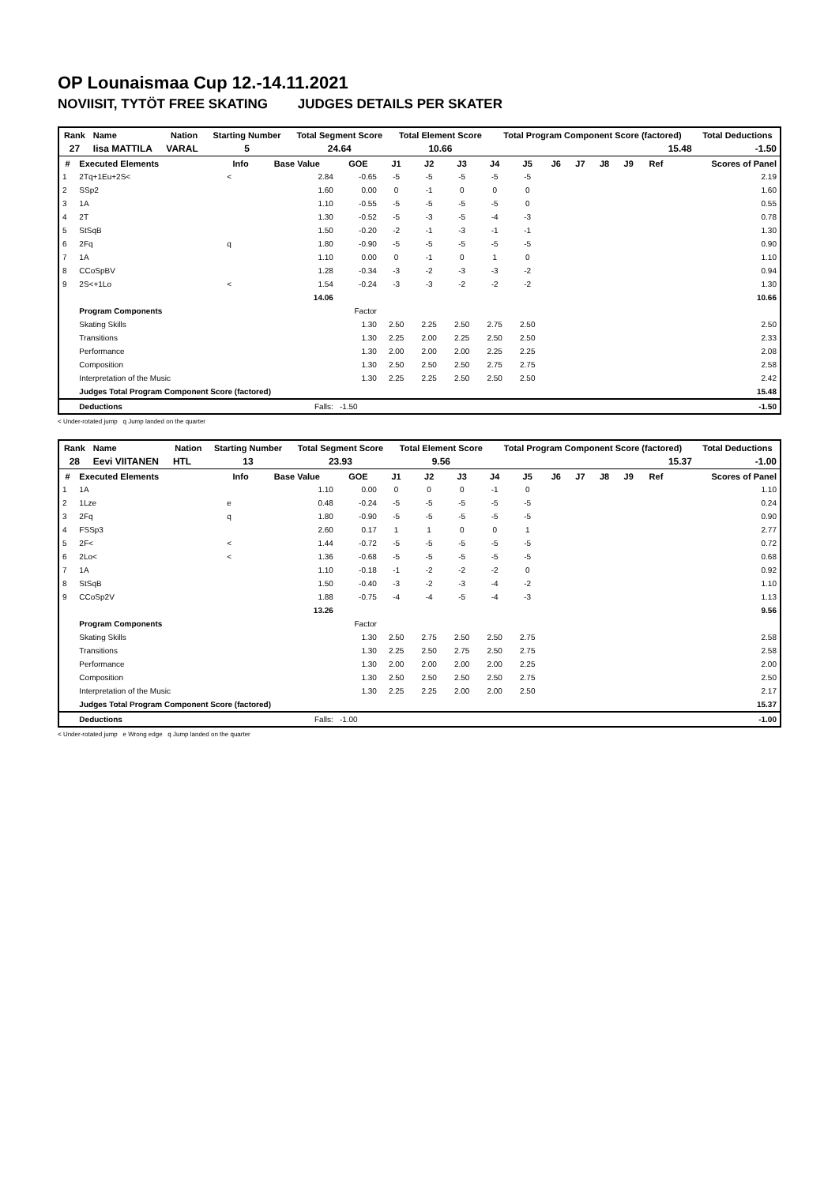OP Lounaismaa Cup 12.-14.11.2021
NOVIISIT, TYTÖT FREE SKATING JUDGES DETAILS PER SKATER
| Rank | Name | Nation | Starting Number | Total Segment Score | Total Element Score | Total Program Component Score (factored) | Total Deductions |
| --- | --- | --- | --- | --- | --- | --- | --- |
| 27 | Iisa MATTILA | VARAL | 5 | 24.64 | 10.66 | 15.48 | -1.50 |
| # | Executed Elements | Info | Base Value | GOE | J1 | J2 | J3 | J4 | J5 | J6 | J7 | J8 | J9 | Ref | Scores of Panel |
| --- | --- | --- | --- | --- | --- | --- | --- | --- | --- | --- | --- | --- | --- | --- | --- |
| 1 | 2Tq+1Eu+2S< | < | 2.84 | -0.65 | -5 | -5 | -5 | -5 | -5 | | | | | | 2.19 |
| 2 | SSp2 | | 1.60 | 0.00 | 0 | -1 | 0 | 0 | 0 | | | | | | 1.60 |
| 3 | 1A | | 1.10 | -0.55 | -5 | -5 | -5 | -5 | 0 | | | | | | 0.55 |
| 4 | 2T | | 1.30 | -0.52 | -5 | -3 | -5 | -4 | -3 | | | | | | 0.78 |
| 5 | StSqB | | 1.50 | -0.20 | -2 | -1 | -3 | -1 | -1 | | | | | | 1.30 |
| 6 | 2Fq | q | 1.80 | -0.90 | -5 | -5 | -5 | -5 | -5 | | | | | | 0.90 |
| 7 | 1A | | 1.10 | 0.00 | 0 | -1 | 0 | 1 | 0 | | | | | | 1.10 |
| 8 | CCoSpBV | | 1.28 | -0.34 | -3 | -2 | -3 | -3 | -2 | | | | | | 0.94 |
| 9 | 2S<+1Lo | < | 1.54 | -0.24 | -3 | -3 | -2 | -2 | -2 | | | | | | 1.30 |
| | | | 14.06 | | | | | | | | | | | | 10.66 |
| | Program Components | | | Factor | | | | | | | | | | | |
| | Skating Skills | | | 1.30 | 2.50 | 2.25 | 2.50 | 2.75 | 2.50 | | | | | | 2.50 |
| | Transitions | | | 1.30 | 2.25 | 2.00 | 2.25 | 2.50 | 2.50 | | | | | | 2.33 |
| | Performance | | | 1.30 | 2.00 | 2.00 | 2.00 | 2.25 | 2.25 | | | | | | 2.08 |
| | Composition | | | 1.30 | 2.50 | 2.50 | 2.50 | 2.75 | 2.75 | | | | | | 2.58 |
| | Interpretation of the Music | | | 1.30 | 2.25 | 2.25 | 2.50 | 2.50 | 2.50 | | | | | | 2.42 |
| | Judges Total Program Component Score (factored) | | | | | | | | | | | | | | 15.48 |
| | Deductions | | Falls: | -1.50 | | | | | | | | | | | -1.50 |
< Under-rotated jump q Jump landed on the quarter
| Rank | Name | Nation | Starting Number | Total Segment Score | Total Element Score | Total Program Component Score (factored) | Total Deductions |
| --- | --- | --- | --- | --- | --- | --- | --- |
| 28 | Eevi VIITANEN | HTL | 13 | 23.93 | 9.56 | 15.37 | -1.00 |
| # | Executed Elements | Info | Base Value | GOE | J1 | J2 | J3 | J4 | J5 | J6 | J7 | J8 | J9 | Ref | Scores of Panel |
| --- | --- | --- | --- | --- | --- | --- | --- | --- | --- | --- | --- | --- | --- | --- | --- |
| 1 | 1A | | 1.10 | 0.00 | 0 | 0 | 0 | -1 | 0 | | | | | | 1.10 |
| 2 | 1Lze | e | 0.48 | -0.24 | -5 | -5 | -5 | -5 | -5 | | | | | | 0.24 |
| 3 | 2Fq | q | 1.80 | -0.90 | -5 | -5 | -5 | -5 | -5 | | | | | | 0.90 |
| 4 | FSSp3 | | 2.60 | 0.17 | 1 | 1 | 0 | 0 | 1 | | | | | | 2.77 |
| 5 | 2F< | < | 1.44 | -0.72 | -5 | -5 | -5 | -5 | -5 | | | | | | 0.72 |
| 6 | 2Lo< | < | 1.36 | -0.68 | -5 | -5 | -5 | -5 | -5 | | | | | | 0.68 |
| 7 | 1A | | 1.10 | -0.18 | -1 | -2 | -2 | -2 | 0 | | | | | | 0.92 |
| 8 | StSqB | | 1.50 | -0.40 | -3 | -2 | -3 | -4 | -2 | | | | | | 1.10 |
| 9 | CCoSp2V | | 1.88 | -0.75 | -4 | -4 | -5 | -4 | -3 | | | | | | 1.13 |
| | | | 13.26 | | | | | | | | | | | | 9.56 |
| | Program Components | | | Factor | | | | | | | | | | | |
| | Skating Skills | | | 1.30 | 2.50 | 2.75 | 2.50 | 2.50 | 2.75 | | | | | | 2.58 |
| | Transitions | | | 1.30 | 2.25 | 2.50 | 2.75 | 2.50 | 2.75 | | | | | | 2.58 |
| | Performance | | | 1.30 | 2.00 | 2.00 | 2.00 | 2.00 | 2.25 | | | | | | 2.00 |
| | Composition | | | 1.30 | 2.50 | 2.50 | 2.50 | 2.50 | 2.75 | | | | | | 2.50 |
| | Interpretation of the Music | | | 1.30 | 2.25 | 2.25 | 2.00 | 2.00 | 2.50 | | | | | | 2.17 |
| | Judges Total Program Component Score (factored) | | | | | | | | | | | | | | 15.37 |
| | Deductions | | Falls: | -1.00 | | | | | | | | | | | -1.00 |
< Under-rotated jump e Wrong edge q Jump landed on the quarter